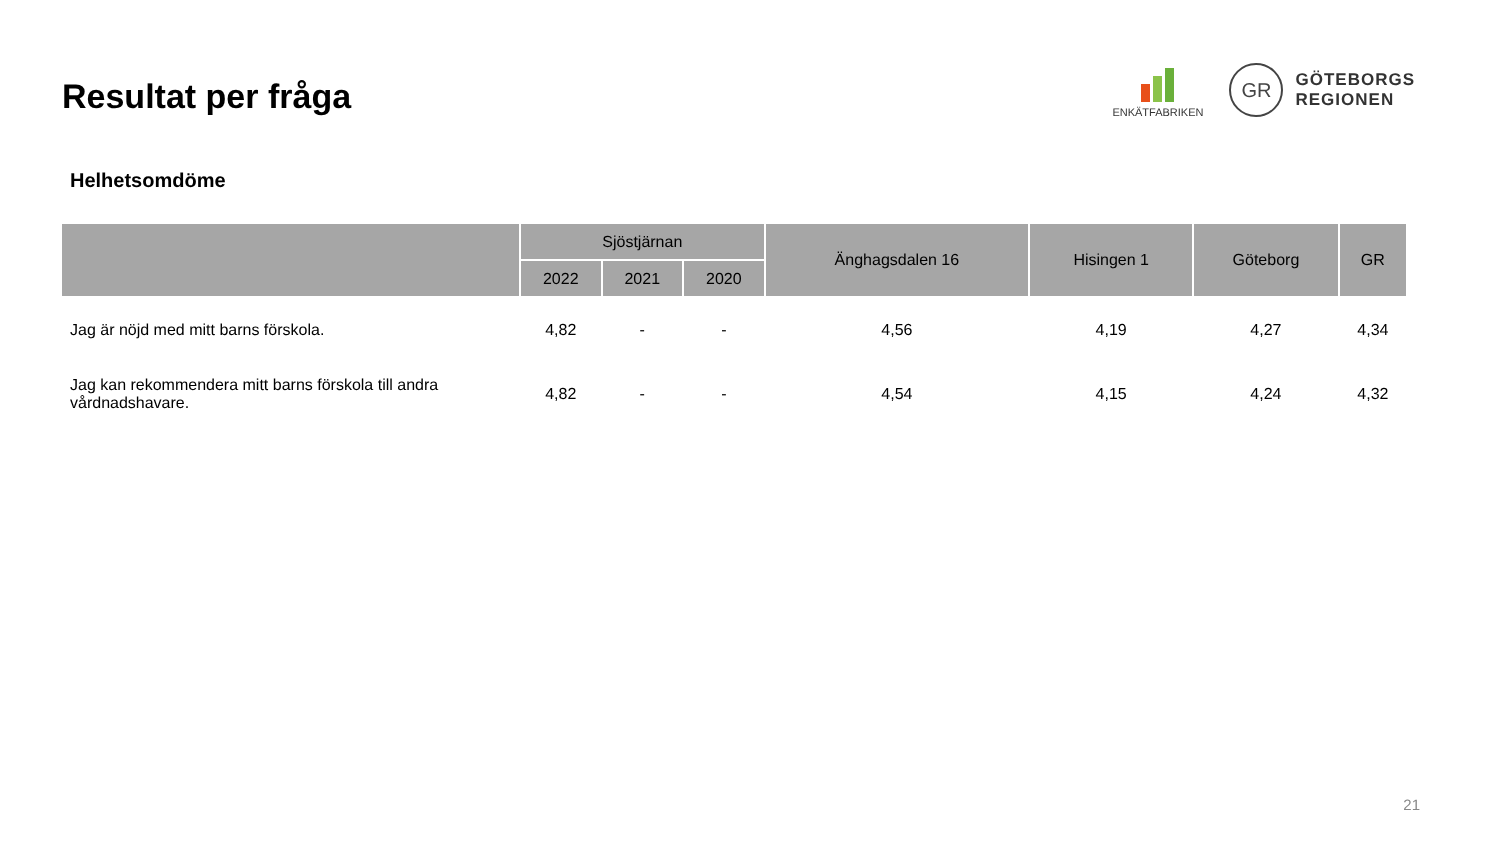Resultat per fråga
ENKÄTFABRIKEN
GR
GÖTEBORGS
REGIONEN
Helhetsomdöme
| | Sjöstjärnan | | | Änghagsdalen 16 | Hisingen 1 | Göteborg | GR |
| --- | --- | --- | --- | --- | --- | --- | --- |
| | 2022 | 2021 | 2020 | | | | |
| Jag är nöjd med mitt barns förskola. | 4,82 | - | - | 4,56 | 4,19 | 4,27 | 4,34 |
| Jag kan rekommendera mitt barns förskola till andra vårdnadshavare. | 4,82 | - | - | 4,54 | 4,15 | 4,24 | 4,32 |
21